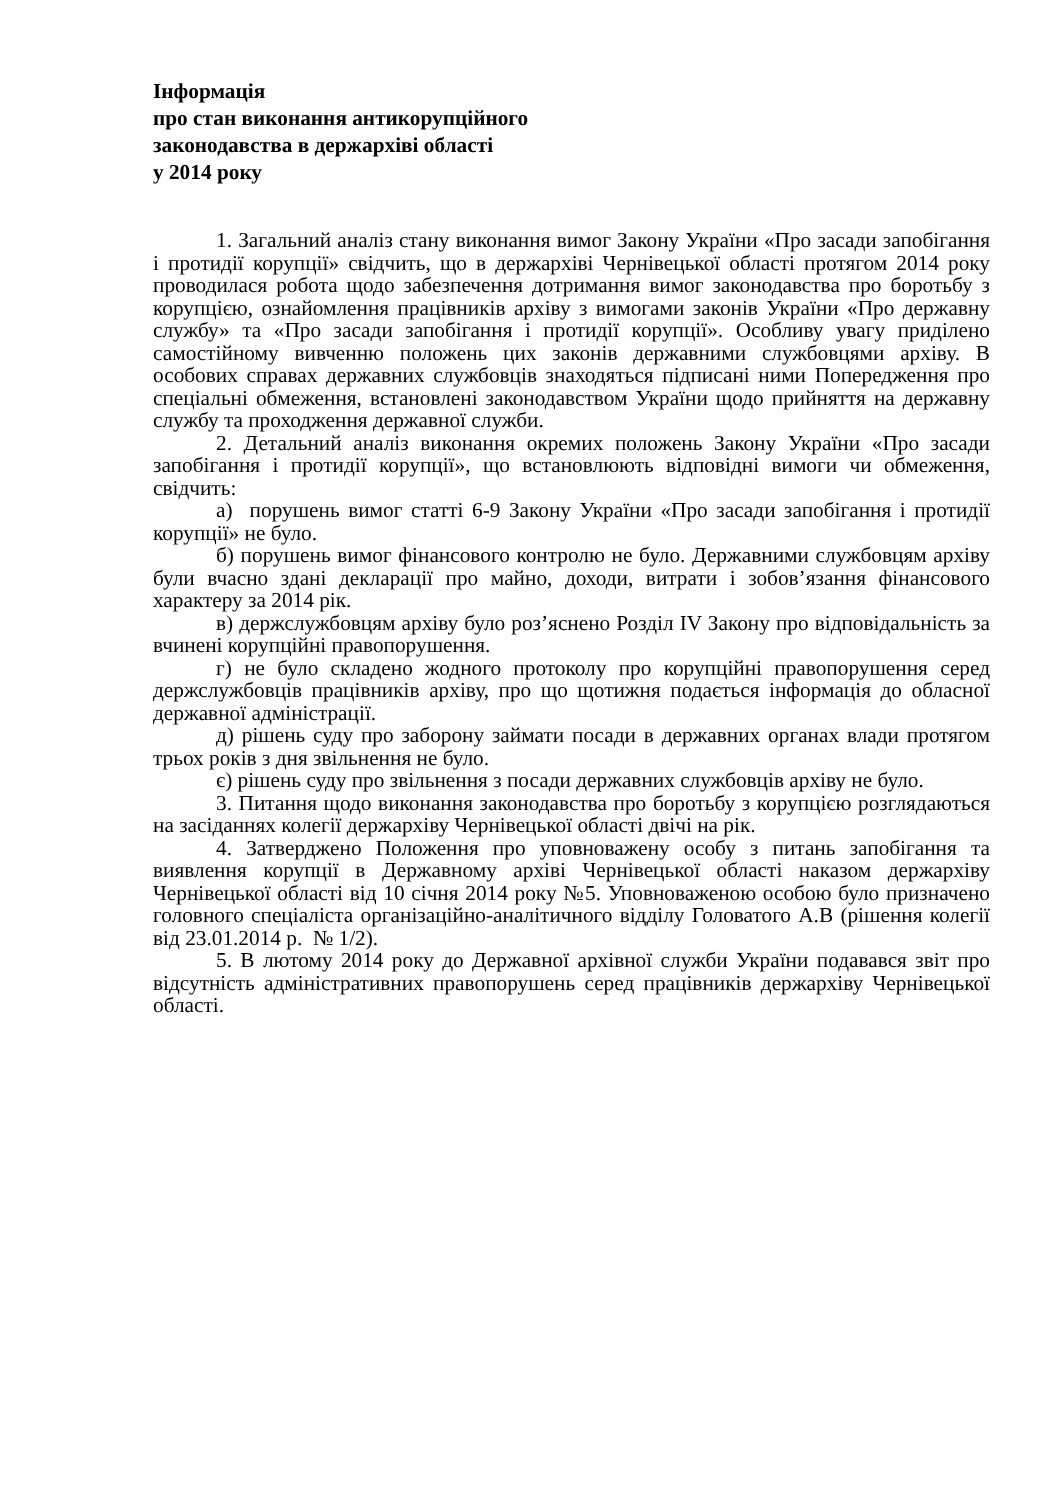Інформація
про стан виконання антикорупційного
законодавства в держархіві області
у 2014 року
1. Загальний аналіз стану виконання вимог Закону України «Про засади запобігання і протидії корупції» свідчить, що в держархіві Чернівецької області протягом 2014 року проводилася робота щодо забезпечення дотримання вимог законодавства про боротьбу з корупцією, ознайомлення працівників архіву з вимогами законів України «Про державну службу» та «Про засади запобігання і протидії корупції». Особливу увагу приділено самостійному вивченню положень цих законів державними службовцями архіву. В особових справах державних службовців знаходяться підписані ними Попередження про спеціальні обмеження, встановлені законодавством України щодо прийняття на державну службу та проходження державної служби.
2. Детальний аналіз виконання окремих положень Закону України «Про засади запобігання і протидії корупції», що встановлюють відповідні вимоги чи обмеження, свідчить:
а) порушень вимог статті 6-9 Закону України «Про засади запобігання і протидії корупції» не було.
б) порушень вимог фінансового контролю не було. Державними службовцям архіву були вчасно здані декларації про майно, доходи, витрати і зобов’язання фінансового характеру за 2014 рік.
в) держслужбовцям архіву було роз’яснено Розділ IV Закону про відповідальність за вчинені корупційні правопорушення.
г) не було складено жодного протоколу про корупційні правопорушення серед держслужбовців працівників архіву, про що щотижня подається інформація до обласної державної адміністрації.
д) рішень суду про заборону займати посади в державних органах влади протягом трьох років з дня звільнення не було.
є) рішень суду про звільнення з посади державних службовців архіву не було.
3. Питання щодо виконання законодавства про боротьбу з корупцією розглядаються на засіданнях колегії держархіву Чернівецької області двічі на рік.
4. Затверджено Положення про уповноважену особу з питань запобігання та виявлення корупції в Державному архіві Чернівецької області наказом держархіву Чернівецької області від 10 січня 2014 року №5. Уповноваженою особою було призначено головного спеціаліста організаційно-аналітичного відділу Головатого А.В (рішення колегії від 23.01.2014 р. № 1/2).
5. В лютому 2014 року до Державної архівної служби України подавався звіт про відсутність адміністративних правопорушень серед працівників держархіву Чернівецької області.